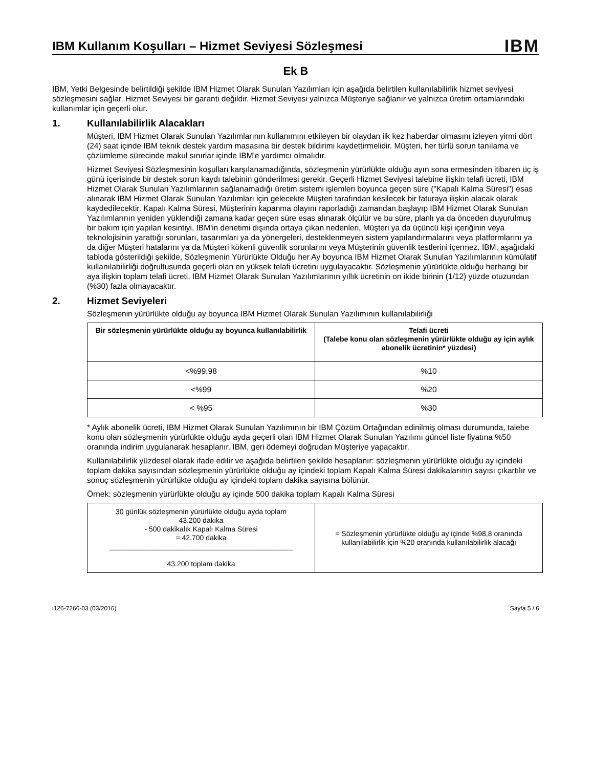IBM Kullanım Koşulları – Hizmet Seviyesi Sözleşmesi
IBM
Ek B
IBM, Yetki Belgesinde belirtildiği şekilde IBM Hizmet Olarak Sunulan Yazılımları için aşağıda belirtilen kullanılabilirlik hizmet seviyesi sözleşmesini sağlar. Hizmet Seviyesi bir garanti değildir. Hizmet Seviyesi yalnızca Müşteriye sağlanır ve yalnızca üretim ortamlarındaki kullanımlar için geçerli olur.
1. Kullanılabilirlik Alacakları
Müşteri, IBM Hizmet Olarak Sunulan Yazılımlarının kullanımını etkileyen bir olaydan ilk kez haberdar olmasını izleyen yirmi dört (24) saat içinde IBM teknik destek yardım masasına bir destek bildirimi kaydettirmelidir. Müşteri, her türlü sorun tanılama ve çözümleme sürecinde makul sınırlar içinde IBM'e yardımcı olmalıdır.
Hizmet Seviyesi Sözleşmesinin koşulları karşılanamadığında, sözleşmenin yürürlükte olduğu ayın sona ermesinden itibaren üç iş günü içerisinde bir destek sorun kaydı talebinin gönderilmesi gerekir. Geçerli Hizmet Seviyesi talebine ilişkin telafi ücreti, IBM Hizmet Olarak Sunulan Yazılımlarının sağlanamadığı üretim sistemi işlemleri boyunca geçen süre ("Kapalı Kalma Süresi") esas alınarak IBM Hizmet Olarak Sunulan Yazılımları için gelecekte Müşteri tarafından kesilecek bir faturaya ilişkin alacak olarak kaydedilecektir. Kapalı Kalma Süresi, Müşterinin kapanma olayını raporladığı zamandan başlayıp IBM Hizmet Olarak Sunulan Yazılımlarının yeniden yüklendiği zamana kadar geçen süre esas alınarak ölçülür ve bu süre, planlı ya da önceden duyurulmuş bir bakım için yapılan kesintiyi, IBM'in denetimi dışında ortaya çıkan nedenleri, Müşteri ya da üçüncü kişi içeriğinin veya teknolojisinin yarattığı sorunları, tasarımları ya da yönergeleri, desteklenmeyen sistem yapılandırmalarını veya platformlarını ya da diğer Müşteri hatalarını ya da Müşteri kökenli güvenlik sorunlarını veya Müşterinin güvenlik testlerini içermez. IBM, aşağıdaki tabloda gösterildiği şekilde, Sözleşmenin Yürürlükte Olduğu her Ay boyunca IBM Hizmet Olarak Sunulan Yazılımlarının kümülatif kullanılabilirliği doğrultusunda geçerli olan en yüksek telafi ücretini uygulayacaktır. Sözleşmenin yürürlükte olduğu herhangi bir aya ilişkin toplam telafi ücreti, IBM Hizmet Olarak Sunulan Yazılımlarının yıllık ücretinin on ikide birinin (1/12) yüzde otuzundan (%30) fazla olmayacaktır.
2. Hizmet Seviyeleri
Sözleşmenin yürürlükte olduğu ay boyunca IBM Hizmet Olarak Sunulan Yazılımının kullanılabilirliği
| Bir sözleşmenin yürürlükte olduğu ay boyunca kullanılabilirlik | Telafi ücreti (Talebe konu olan sözleşmenin yürürlükte olduğu ay için aylık abonelik ücretinin* yüzdesi) |
| --- | --- |
| <%99,98 | %10 |
| <%99 | %20 |
| < %95 | %30 |
* Aylık abonelik ücreti, IBM Hizmet Olarak Sunulan Yazılımının bir IBM Çözüm Ortağından edinilmiş olması durumunda, talebe konu olan sözleşmenin yürürlükte olduğu ayda geçerli olan IBM Hizmet Olarak Sunulan Yazılımı güncel liste fiyatına %50 oranında indirim uygulanarak hesaplanır. IBM, geri ödemeyi doğrudan Müşteriye yapacaktır.
Kullanılabilirlik yüzdesel olarak ifade edilir ve aşağıda belirtilen şekilde hesaplanır: sözleşmenin yürürlükte olduğu ay içindeki toplam dakika sayısından sözleşmenin yürürlükte olduğu ay içindeki toplam Kapalı Kalma Süresi dakikalarının sayısı çıkartılır ve sonuç sözleşmenin yürürlükte olduğu ay içindeki toplam dakika sayısına bölünür.
Örnek: sözleşmenin yürürlükte olduğu ay içinde 500 dakika toplam Kapalı Kalma Süresi
| 30 günlük sözleşmenin yürürlükte olduğu ayda toplam 43.200 dakika - 500 dakikalık Kapalı Kalma Süresi = 42.700 dakika ______________________________________________ 43.200 toplam dakika | = Sözleşmenin yürürlükte olduğu ay içinde %98,8 oranında kullanılabilirlik için %20 oranında kullanılabilirlik alacağı |
i126-7266-03 (03/2016) Sayfa 5 / 6